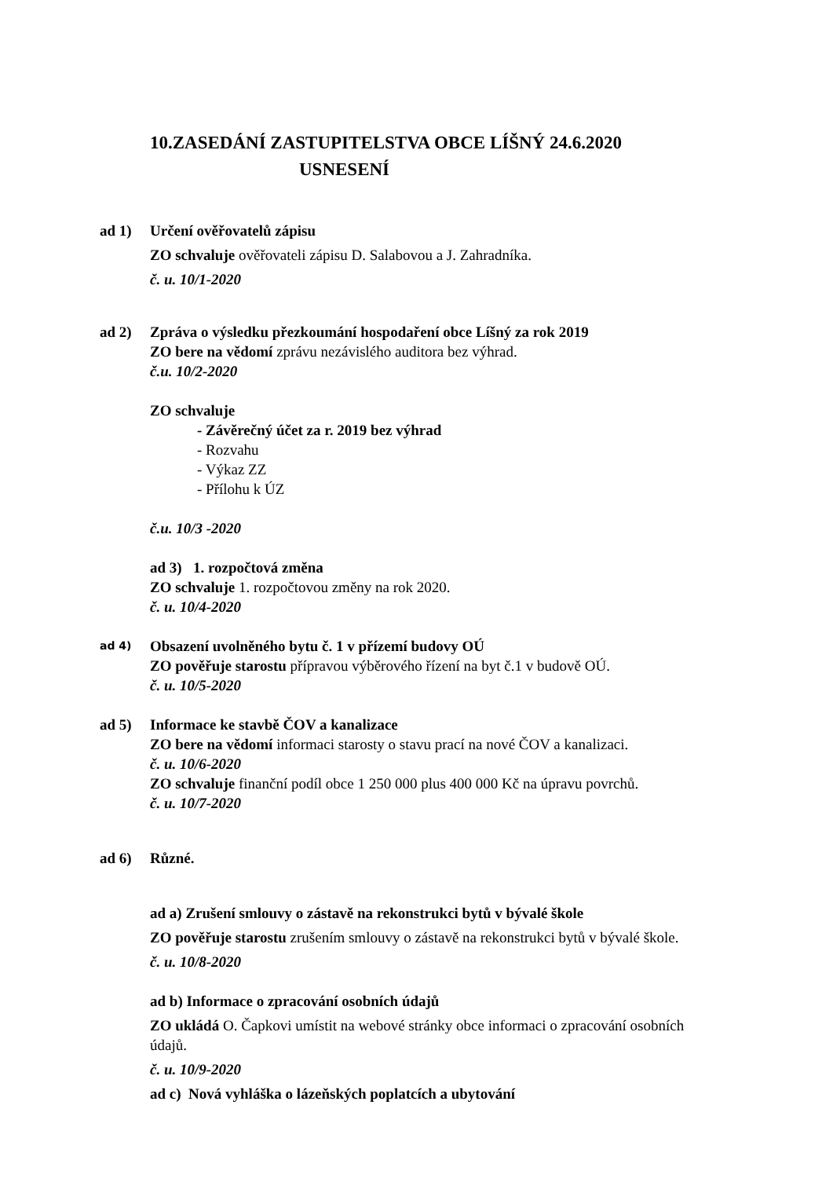10.ZASEDÁNÍ ZASTUPITELSTVA OBCE LÍŠNÝ 24.6.2020
USNESENÍ
ad 1) Určení ověřovatelů zápisu
ZO schvaluje ověřovateli zápisu D. Salabovou a J. Zahradníka.
č. u. 10/1-2020
ad 2) Zpráva o výsledku přezkoumání hospodaření obce Líšný za rok 2019
ZO bere na vědomí zprávu nezávislého auditora bez výhrad.
č.u. 10/2-2020
ZO schvaluje
- Závěrečný účet za r. 2019 bez výhrad
- Rozvahu
- Výkaz ZZ
- Přílohu k ÚZ
č.u. 10/3 -2020
ad 3) 1. rozpočtová změna
ZO schvaluje 1. rozpočtovou změny na rok 2020.
č. u. 10/4-2020
ad 4)
Obsazení uvolněného bytu č. 1 v přízemí budovy OÚ
ZO pověřuje starostu přípravou výběrového řízení na byt č.1 v budově OÚ.
č. u. 10/5-2020
ad 5) Informace ke stavbě ČOV a kanalizace
ZO bere na vědomí informaci starosty o stavu prací na nové ČOV a kanalizaci.
č. u. 10/6-2020
ZO schvaluje finanční podíl obce 1 250 000 plus 400 000 Kč na úpravu povrchů.
č. u. 10/7-2020
ad 6) Různé.
ad a) Zrušení smlouvy o zástavě na rekonstrukci bytů v bývalé škole
ZO pověřuje starostu zrušením smlouvy o zástavě na rekonstrukci bytů v bývalé škole.
č. u. 10/8-2020
ad b) Informace o zpracování osobních údajů
ZO ukládá O. Čapkovi umístit na webové stránky obce informaci o zpracování osobních údajů.
č. u. 10/9-2020
ad c) Nová vyhláška o lázeňských poplatcích a ubytování